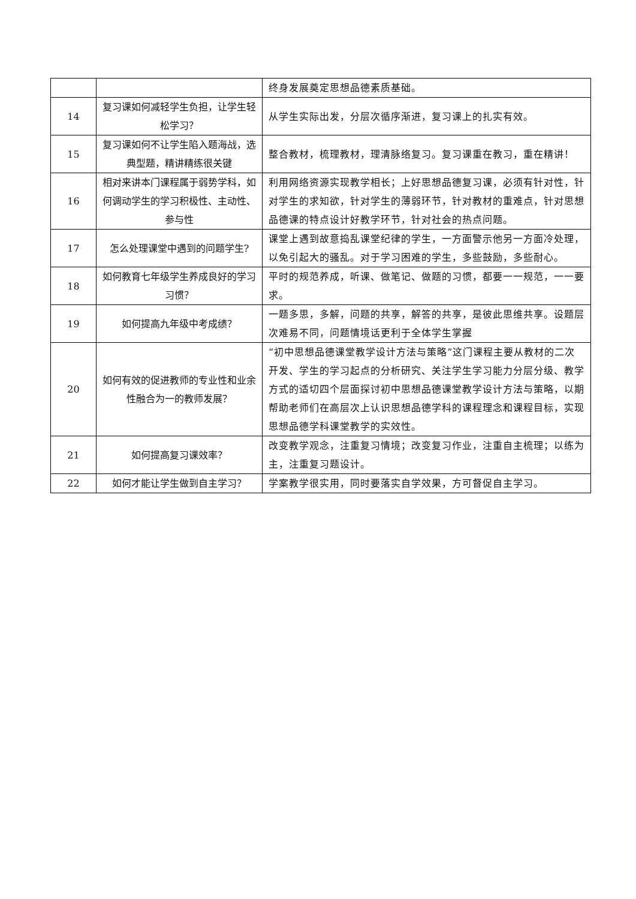| | | 终身发展奠定思想品德素质基础。 |
| 14 | 复习课如何减轻学生负担，让学生轻松学习？ | 从学生实际出发，分层次循序渐进，复习课上的扎实有效。 |
| 15 | 复习课如何不让学生陷入题海战，选典型题，精讲精练很关键 | 整合教材，梳理教材，理清脉络复习。复习课重在教习，重在精讲！ |
| 16 | 相对来讲本门课程属于弱势学科，如何调动学生的学习积极性、主动性、参与性 | 利用网络资源实现教学相长；上好思想品德复习课，必须有针对性，针对学生的求知欲，针对学生的薄弱环节，针对教材的重难点，针对思想品德课的特点设计好教学环节，针对社会的热点问题。 |
| 17 | 怎么处理课堂中遇到的问题学生? | 课堂上遇到故意捣乱课堂纪律的学生，一方面警示他另一方面冷处理，以免引起大的骚乱。对于学习困难的学生，多些鼓励，多些耐心。 |
| 18 | 如何教育七年级学生养成良好的学习习惯？ | 平时的规范养成，听课、做笔记、做题的习惯，都要一一规范，一一要求。 |
| 19 | 如何提高九年级中考成绩？ | 一题多思，多解，问题的共享，解答的共享，是彼此思维共享。设题层次难易不同，问题情境话更利于全体学生掌握 |
| 20 | 如何有效的促进教师的专业性和业余性融合为一的教师发展？ | “初中思想品德课堂教学设计方法与策略”这门课程主要从教材的二次开发、学生的学习起点的分析研究、关注学生学习能力分层分级、教学方式的适切四个层面探讨初中思想品德课堂教学设计方法与策略，以期帮助老师们在高层次上认识思想品德学科的课程理念和课程目标，实现思想品德学科课堂教学的实效性。 |
| 21 | 如何提高复习课效率？ | 改变教学观念，注重复习情境；改变复习作业，注重自主梳理；以练为主，注重复习题设计。 |
| 22 | 如何才能让学生做到自主学习？ | 学案教学很实用，同时要落实自学效果，方可督促自主学习。 |